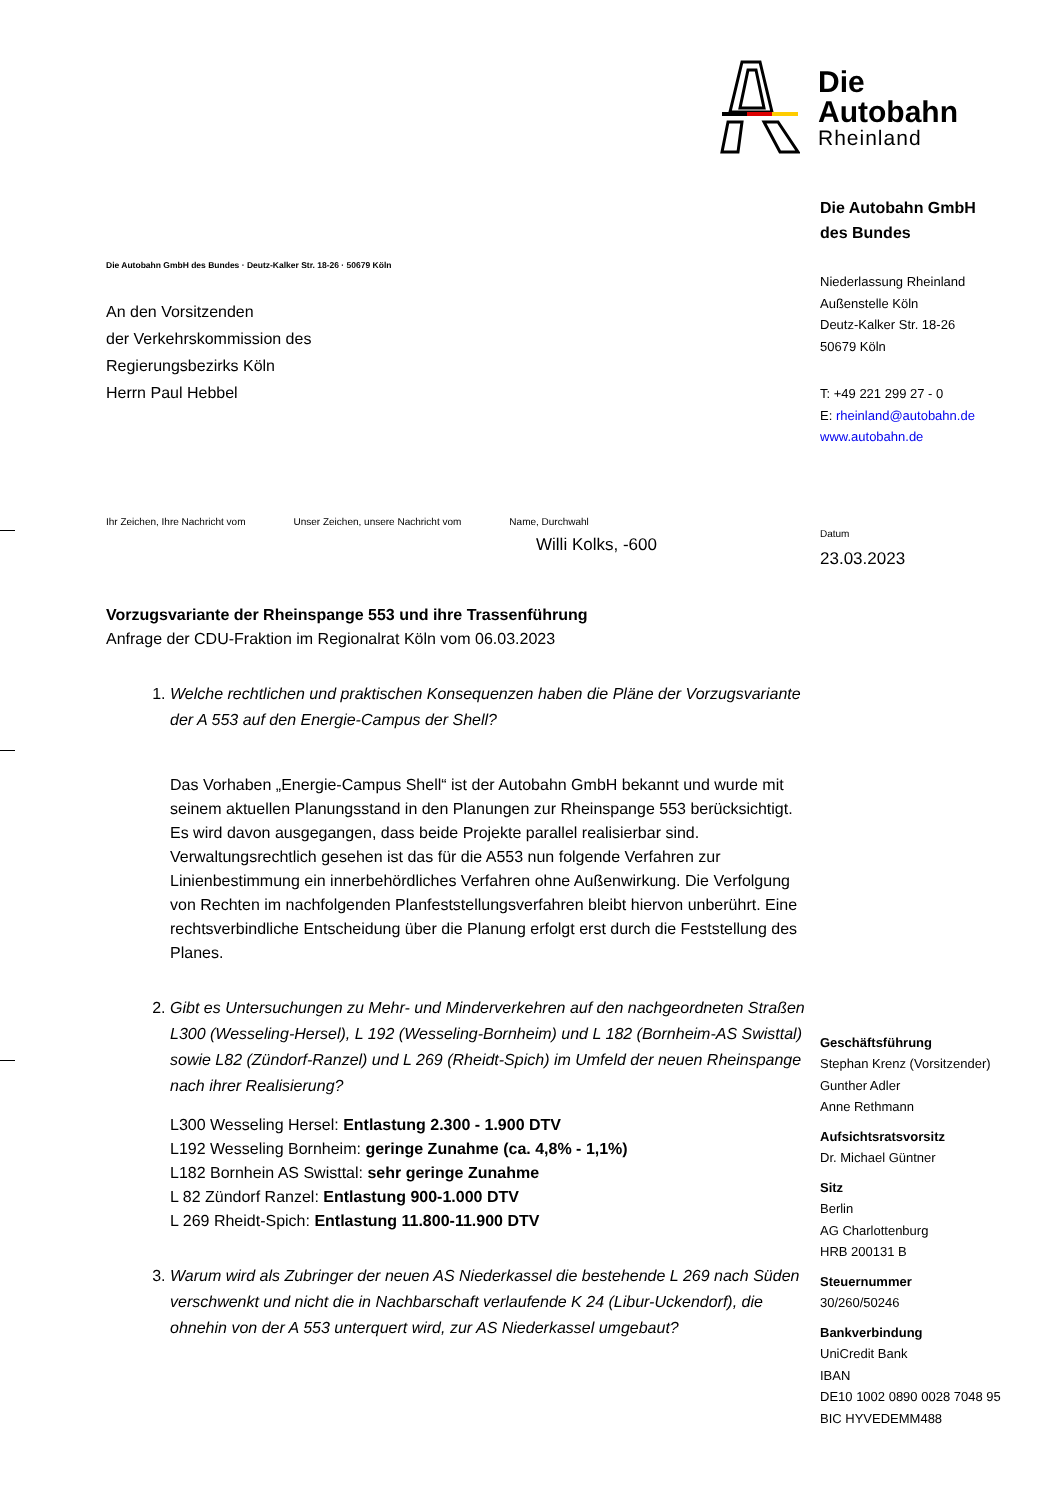Die Autobahn GmbH des Bundes · Deutz-Kalker Str. 18-26 · 50679 Köln
An den Vorsitzenden
der Verkehrskommission des
Regierungsbezirks Köln
Herrn Paul Hebbel
Ihr Zeichen, Ihre Nachricht vom
Unser Zeichen, unsere Nachricht vom
Name, Durchwahl
Willi Kolks, -600
Vorzugsvariante der Rheinspange 553 und ihre Trassenführung
Anfrage der CDU-Fraktion im Regionalrat Köln vom 06.03.2023
1. Welche rechtlichen und praktischen Konsequenzen haben die Pläne der Vorzugsvariante der A 553 auf den Energie-Campus der Shell?
Das Vorhaben „Energie-Campus Shell“ ist der Autobahn GmbH bekannt und wurde mit seinem aktuellen Planungsstand in den Planungen zur Rheinspange 553 berücksichtigt. Es wird davon ausgegangen, dass beide Projekte parallel realisierbar sind.
Verwaltungsrechtlich gesehen ist das für die A553 nun folgende Verfahren zur Linienbestimmung ein innerbehördliches Verfahren ohne Außenwirkung. Die Verfolgung von Rechten im nachfolgenden Planfeststellungsverfahren bleibt hiervon unberührt. Eine rechtsverbindliche Entscheidung über die Planung erfolgt erst durch die Feststellung des Planes.
2. Gibt es Untersuchungen zu Mehr- und Minderverkehren auf den nachgeordneten Straßen L300 (Wesseling-Hersel), L 192 (Wesseling-Bornheim) und L 182 (Bornheim-AS Swisttal) sowie L82 (Zündorf-Ranzel) und L 269 (Rheidt-Spich) im Umfeld der neuen Rheinspange nach ihrer Realisierung?
L300 Wesseling Hersel: Entlastung 2.300 - 1.900 DTV
L192 Wesseling Bornheim: geringe Zunahme (ca. 4,8% - 1,1%)
L182 Bornhein AS Swisttal: sehr geringe Zunahme
L 82 Zündorf Ranzel: Entlastung 900-1.000 DTV
L 269 Rheidt-Spich: Entlastung 11.800-11.900 DTV
3. Warum wird als Zubringer der neuen AS Niederkassel die bestehende L 269 nach Süden verschwenkt und nicht die in Nachbarschaft verlaufende K 24 (Libur-Uckendorf), die ohnehin von der A 553 unterquert wird, zur AS Niederkassel umgebaut?
Die
Autobahn
Rheinland
Die Autobahn GmbH
des Bundes
Niederlassung Rheinland
Außenstelle Köln
Deutz-Kalker Str. 18-26
50679 Köln
T: +49 221 299 27 - 0
E: rheinland@autobahn.de
www.autobahn.de
Datum
23.03.2023
Geschäftsführung
Stephan Krenz (Vorsitzender)
Gunther Adler
Anne Rethmann
Aufsichtsratsvorsitz
Dr. Michael Güntner
Sitz
Berlin
AG Charlottenburg
HRB 200131 B
Steuernummer
30/260/50246
Bankverbindung
UniCredit Bank
IBAN
DE10 1002 0890 0028 7048 95
BIC HYVEDEMM488